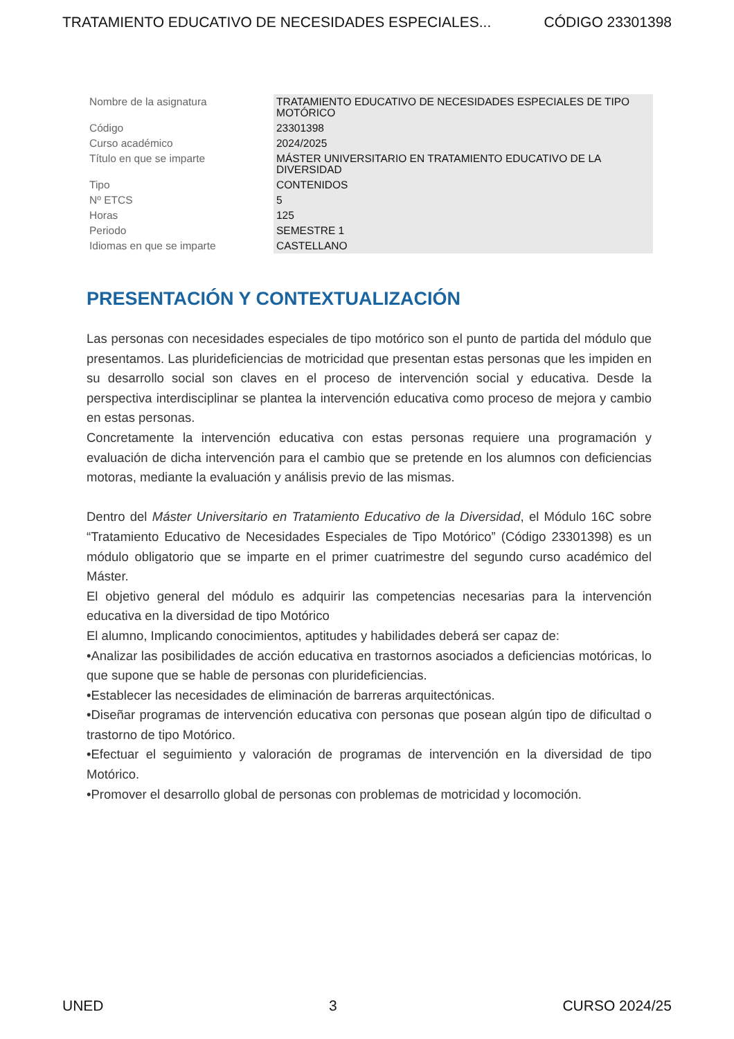TRATAMIENTO EDUCATIVO DE NECESIDADES ESPECIALES... CÓDIGO 23301398
| Nombre de la asignatura | TRATAMIENTO EDUCATIVO DE NECESIDADES ESPECIALES DE TIPO MOTÓRICO |
| Código | 23301398 |
| Curso académico | 2024/2025 |
| Título en que se imparte | MÁSTER UNIVERSITARIO EN TRATAMIENTO EDUCATIVO DE LA DIVERSIDAD |
| Tipo | CONTENIDOS |
| Nº ETCS | 5 |
| Horas | 125 |
| Periodo | SEMESTRE 1 |
| Idiomas en que se imparte | CASTELLANO |
PRESENTACIÓN Y CONTEXTUALIZACIÓN
Las personas con necesidades especiales de tipo motórico son el punto de partida del módulo que presentamos. Las pluridefi­ciencias de motricidad que presentan estas personas que les impiden en su desarrollo social son claves en el proceso de intervención social y educativa. Desde la perspectiva interdisciplinar se plantea la intervención educativa como proceso de mejora y cambio en estas personas.
Concretamente la intervención educativa con estas personas requiere una programación y evaluación de dicha intervención para el cambio que se pretende en los alumnos con deficiencias motoras, mediante la evaluación y análisis previo de las mismas.
Dentro del Máster Universitario en Tratamiento Educativo de la Diversidad, el Módulo 16C sobre “Tratamiento Educativo de Necesidades Especiales de Tipo Motórico” (Código 23301398) es un módulo obligatorio que se imparte en el primer cuatrimestre del segundo curso académico del Máster.
El objetivo general del módulo es adquirir las competencias necesarias para la intervención educativa en la diversidad de tipo Motórico
El alumno, Implicando conocimientos, aptitudes y habilidades deberá ser capaz de:
•Analizar las posibilidades de acción educativa en trastornos asociados a deficiencias motóricas, lo que supone que se hable de personas con pluridefi­ciencias.
•Establecer las necesidades de eliminación de barreras arquitectónicas.
•Diseñar programas de intervención educativa con personas que posean algún tipo de dificultad o trastorno de tipo Motórico.
•Efectuar el seguimiento y valoración de programas de intervención en la diversidad de tipo Motórico.
•Promover el desarrollo global de personas con problemas de motricidad y locomoción.
UNED 3 CURSO 2024/25